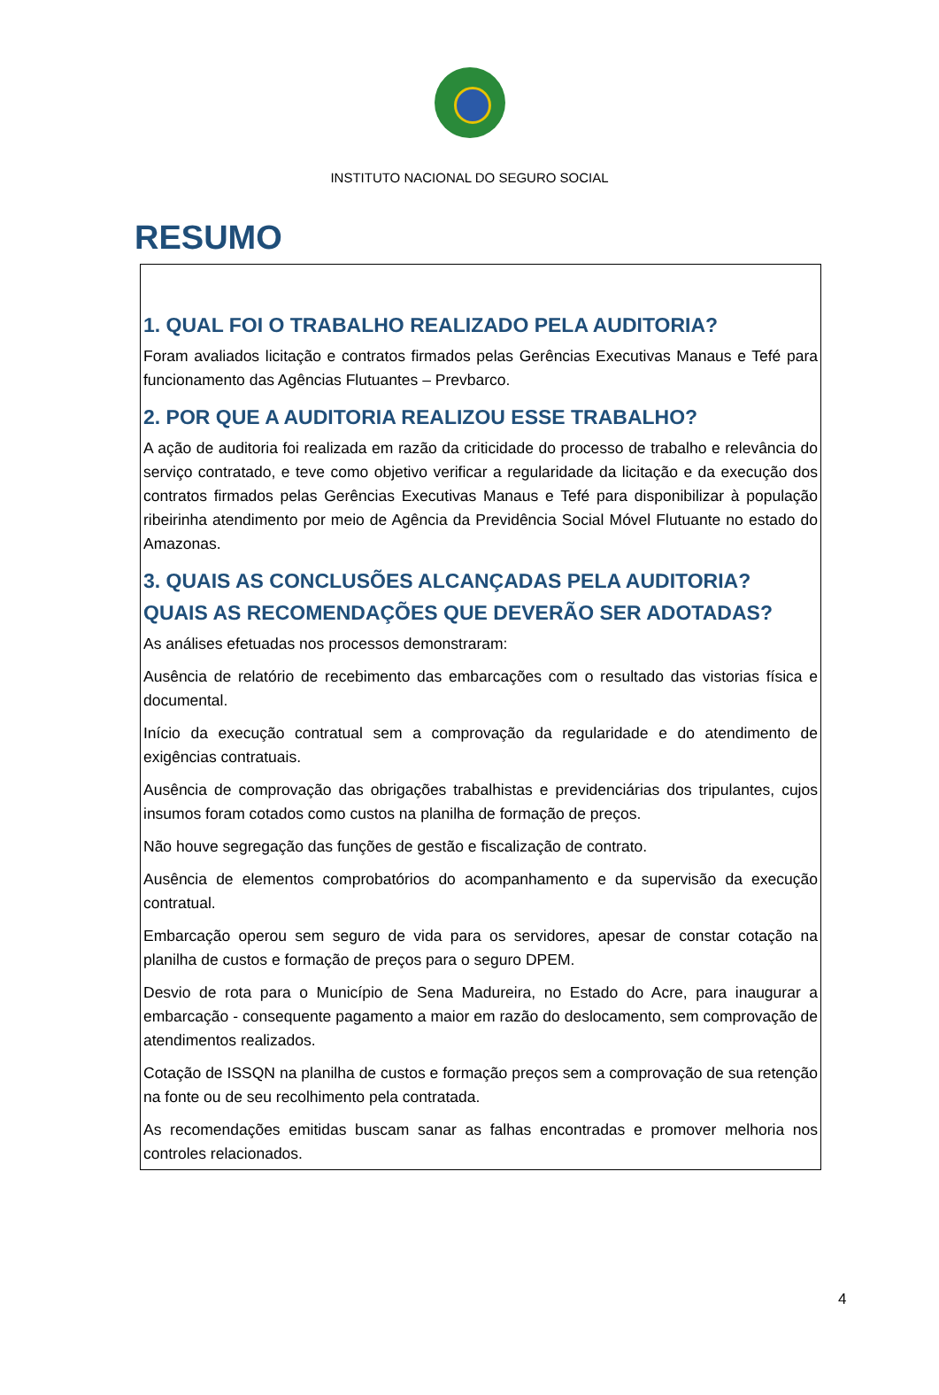INSTITUTO NACIONAL DO SEGURO SOCIAL
RESUMO
1. QUAL FOI O TRABALHO REALIZADO PELA AUDITORIA?
Foram avaliados licitação e contratos firmados pelas Gerências Executivas Manaus e Tefé para funcionamento das Agências Flutuantes – Prevbarco.
2. POR QUE A AUDITORIA REALIZOU ESSE TRABALHO?
A ação de auditoria foi realizada em razão da criticidade do processo de trabalho e relevância do serviço contratado, e teve como objetivo verificar a regularidade da licitação e da execução dos contratos firmados pelas Gerências Executivas Manaus e Tefé para disponibilizar à população ribeirinha atendimento por meio de Agência da Previdência Social Móvel Flutuante no estado do Amazonas.
3. QUAIS AS CONCLUSÕES ALCANÇADAS PELA AUDITORIA? QUAIS AS RECOMENDAÇÕES QUE DEVERÃO SER ADOTADAS?
As análises efetuadas nos processos demonstraram:
Ausência de relatório de recebimento das embarcações com o resultado das vistorias física e documental.
Início da execução contratual sem a comprovação da regularidade e do atendimento de exigências contratuais.
Ausência de comprovação das obrigações trabalhistas e previdenciárias dos tripulantes, cujos insumos foram cotados como custos na planilha de formação de preços.
Não houve segregação das funções de gestão e fiscalização de contrato.
Ausência de elementos comprobatórios do acompanhamento e da supervisão da execução contratual.
Embarcação operou sem seguro de vida para os servidores, apesar de constar cotação na planilha de custos e formação de preços para o seguro DPEM.
Desvio de rota para o Município de Sena Madureira, no Estado do Acre, para inaugurar a embarcação - consequente pagamento a maior em razão do deslocamento, sem comprovação de atendimentos realizados.
Cotação de ISSQN na planilha de custos e formação preços sem a comprovação de sua retenção na fonte ou de seu recolhimento pela contratada.
As recomendações emitidas buscam sanar as falhas encontradas e promover melhoria nos controles relacionados.
4